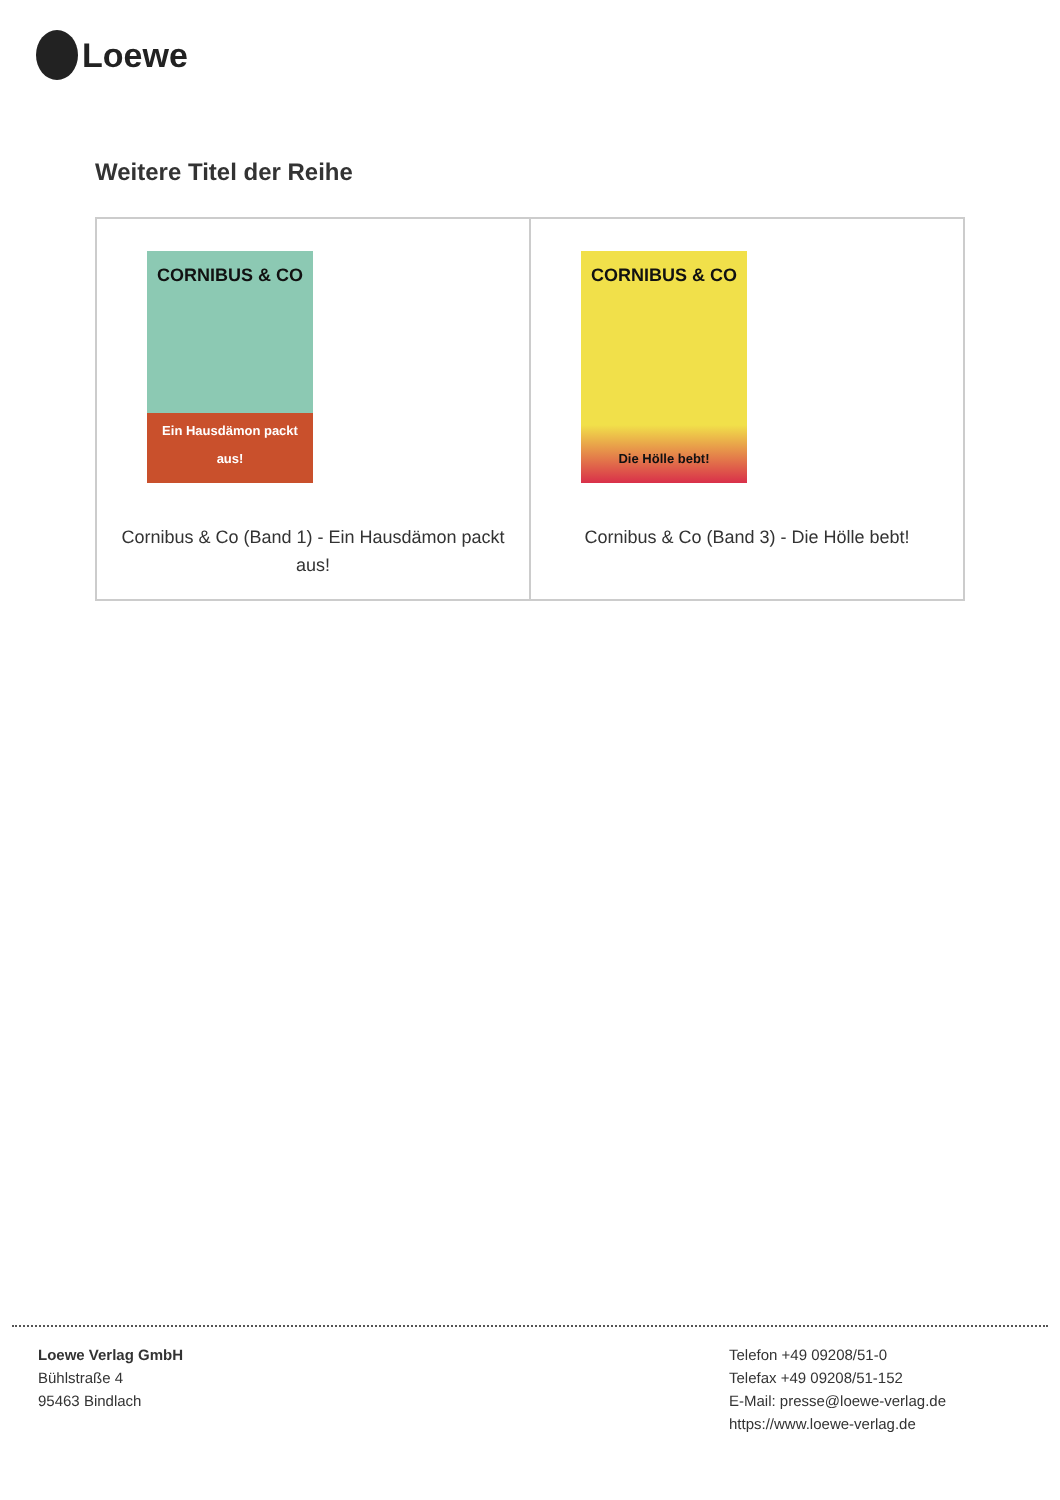Loewe
Weitere Titel der Reihe
| CORNIBUS & CO Ein Hausdämon packt aus! Cornibus & Co (Band 1) - Ein Hausdämon packt aus! | CORNIBUS & CO Die Hölle bebt! Cornibus & Co (Band 3) - Die Hölle bebt! |
Loewe Verlag GmbH
Bühlstraße 4
95463 Bindlach
Telefon +49 09208/51-0
Telefax +49 09208/51-152
E-Mail: presse@loewe-verlag.de
https://www.loewe-verlag.de